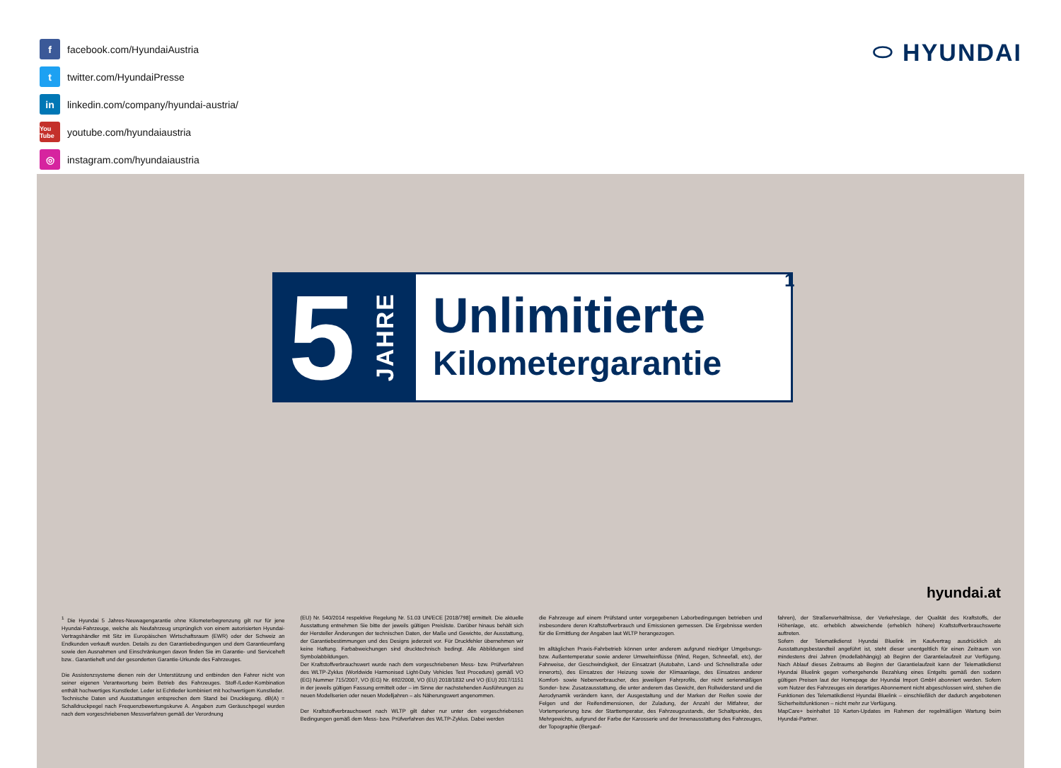ffacebook.com/HyundaiAustria
ttwitter.com/HyundaiPresse
in linkedin.com/company/hyundai-austria/
You Tube youtube.com/hyundaiaustria
◎ instagram.com/hyundaiaustria
⬭ HYUNDAI
5 JAHRE
Unlimitierte
Kilometergarantie
1
hyundai.at
<sup>1</sup> Die Hyundai 5 Jahres-Neuwagengarantie ohne Kilometerbegrenzung gilt nur für jene Hyundai-Fahrzeuge, welche als Neufahrzeug ursprünglich von einem autorisierten Hyundai-Vertragshändler mit Sitz im Europäischen Wirtschaftsraum (EWR) oder der Schweiz an Endkunden verkauft wurden. Details zu den Garantiebedingungen und dem Garantieumfang sowie den Ausnahmen und Einschränkungen davon finden Sie im Garantie- und Serviceheft bzw.. Garantieheft und der gesonderten Garantie-Urkunde des Fahrzeuges.
Die Assistenzsysteme dienen rein der Unterstützung und entbinden den Fahrer nicht von seiner eigenen Verantwortung beim Betrieb des Fahrzeuges. Stoff-/Leder-Kombination enthält hochwertiges Kunstleder. Leder ist Echtleder kombiniert mit hochwertigem Kunstleder.
Technische Daten und Ausstattungen entsprechen dem Stand bei Drucklegung. dB(A) = Schalldruckpegel nach Frequenzbewertungskurve A. Angaben zum Geräuschpegel wurden nach dem vorgeschriebenen Messverfahren gemäß der Verordnung
(EU) Nr. 540/2014 respektive Regelung Nr. 51.03 UN/ECE [2018/798] ermittelt. Die aktuelle Ausstattung entnehmen Sie bitte der jeweils gültigen Preisliste. Darüber hinaus behält sich der Hersteller Änderungen der technischen Daten, der Maße und Gewichte, der Ausstattung, der Garantiebestimmungen und des Designs jederzeit vor. Für Druckfehler übernehmen wir keine Haftung. Farbabweichungen sind drucktechnisch bedingt. Alle Abbildungen sind Symbolabbildungen.
Der Kraftstoffverbrauchswert wurde nach dem vorgeschriebenen Mess- bzw. Prüfverfahren des WLTP-Zyklus (Worldwide Harmonised Light-Duty Vehicles Test Procedure) gemäß VO (EG) Nummer 715/2007, VO (EG) Nr. 692/2008, VO (EU) 2018/1832 und VO (EU) 2017/1151 in der jeweils gültigen Fassung ermittelt oder – im Sinne der nachstehenden Ausführungen zu neuen Modellserien oder neuen Modelljahren – als Näherungswert angenommen.
Der Kraftstoffverbrauchswert nach WLTP gilt daher nur unter den vorgeschriebenen Bedingungen gemäß dem Mess- bzw. Prüfverfahren des WLTP-Zyklus. Dabei werden
die Fahrzeuge auf einem Prüfstand unter vorgegebenen Laborbedingungen betrieben und insbesondere deren Kraftstoffverbrauch und Emissionen gemessen. Die Ergebnisse werden für die Ermittlung der Angaben laut WLTP herangezogen.
Im alltäglichen Praxis-Fahrbetrieb können unter anderem aufgrund niedriger Umgebungs- bzw. Außentemperatur sowie anderer Umwelteinflüsse (Wind, Regen, Schneefall, etc), der Fahrweise, der Geschwindigkeit, der Einsatzart (Autobahn, Land- und Schnellstraße oder innerorts), des Einsatzes der Heizung sowie der Klimaanlage, des Einsatzes anderer Komfort- sowie Nebenverbraucher, des jeweiligen Fahrprofils, der nicht serienmäßigen Sonder- bzw. Zusatzausstattung, die unter anderem das Gewicht, den Rollwiderstand und die Aerodynamik verändern kann, der Ausgestaltung und der Marken der Reifen sowie der Felgen und der Reifendimensionen, der Zuladung, der Anzahl der Mitfahrer, der Vortemperierung bzw. der Starttemperatur, des Fahrzeugzustands, der Schaltpunkte, des Mehrgewichts, aufgrund der Farbe der Karosserie und der Innenausstattung des Fahrzeuges, der Topographie (Bergauf-
fahren), der Straßenverhältnisse, der Verkehrslage, der Qualität des Kraftstoffs, der Höhenlage, etc. erheblich abweichende (erheblich höhere) Kraftstoffverbrauchswerte auftreten.
Sofern der Telematikdienst Hyundai Bluelink im Kaufvertrag ausdrücklich als Ausstattungsbestandteil angeführt ist, steht dieser unentgeltlich für einen Zeitraum von mindestens drei Jahren (modellabhängig) ab Beginn der Garantielaufzeit zur Verfügung. Nach Ablauf dieses Zeitraums ab Beginn der Garantielaufzeit kann der Telematikdienst Hyundai Bluelink gegen vorhergehende Bezahlung eines Entgelts gemäß den sodann gültigen Preisen laut der Homepage der Hyundai Import GmbH abonniert werden. Sofern vom Nutzer des Fahrzeuges ein derartiges Abonnement nicht abgeschlossen wird, stehen die Funktionen des Telematikdienst Hyundai Bluelink – einschließlich der dadurch angebotenen Sicherheitsfunktionen – nicht mehr zur Verfügung.
MapCare+ beinhaltet 10 Karten-Updates im Rahmen der regelmäßigen Wartung beim Hyundai-Partner.